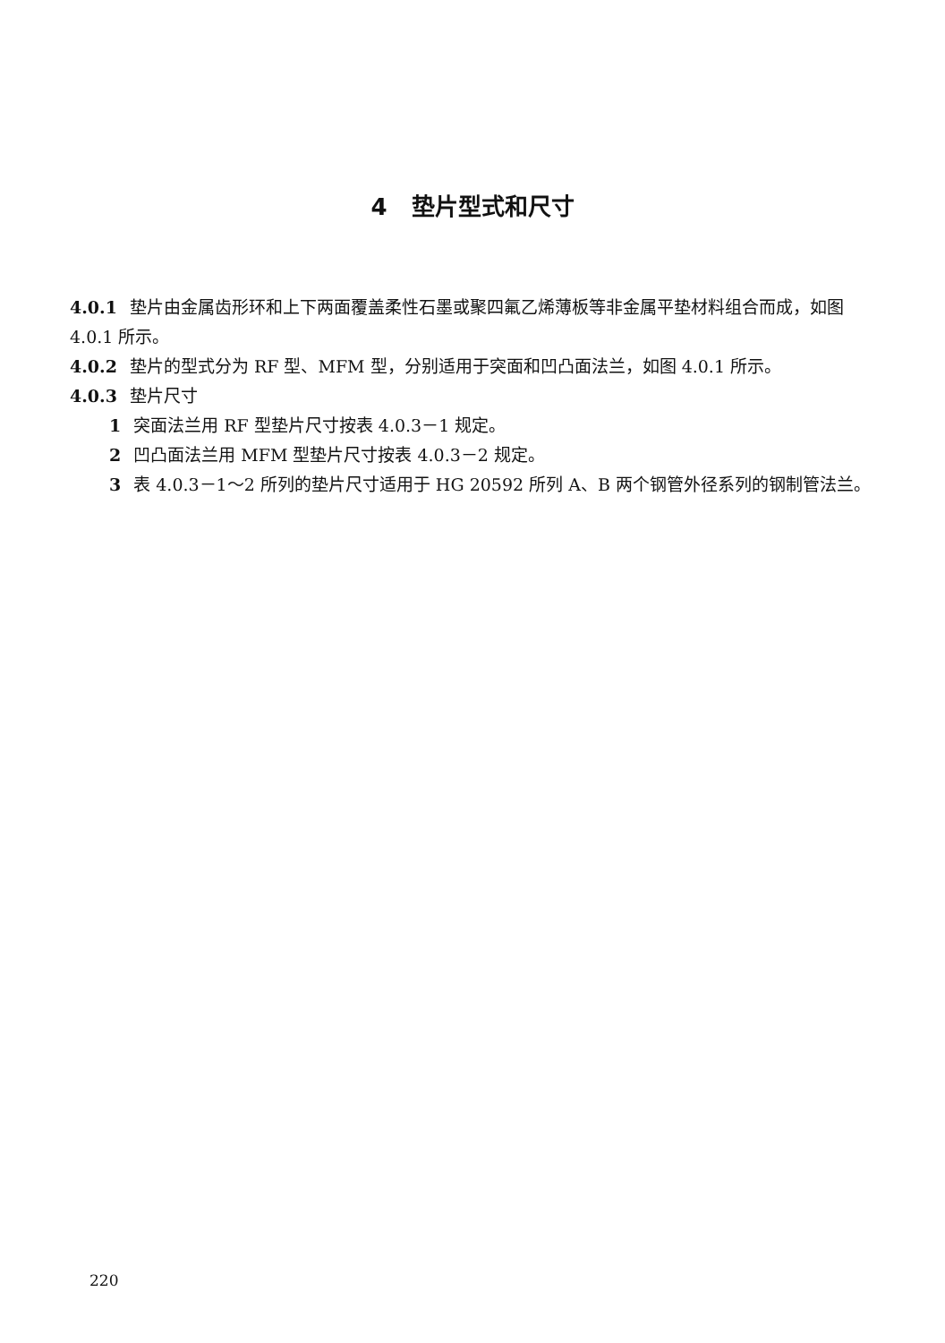4 垫片型式和尺寸
4.0.1 垫片由金属齿形环和上下两面覆盖柔性石墨或聚四氟乙烯薄板等非金属平垫材料组合而成，如图 4.0.1 所示。
4.0.2 垫片的型式分为 RF 型、MFM 型，分别适用于突面和凹凸面法兰，如图 4.0.1 所示。
4.0.3 垫片尺寸
1 突面法兰用 RF 型垫片尺寸按表 4.0.3－1 规定。
2 凹凸面法兰用 MFM 型垫片尺寸按表 4.0.3－2 规定。
3 表 4.0.3－1～2 所列的垫片尺寸适用于 HG 20592 所列 A、B 两个钢管外径系列的钢制管法兰。
220